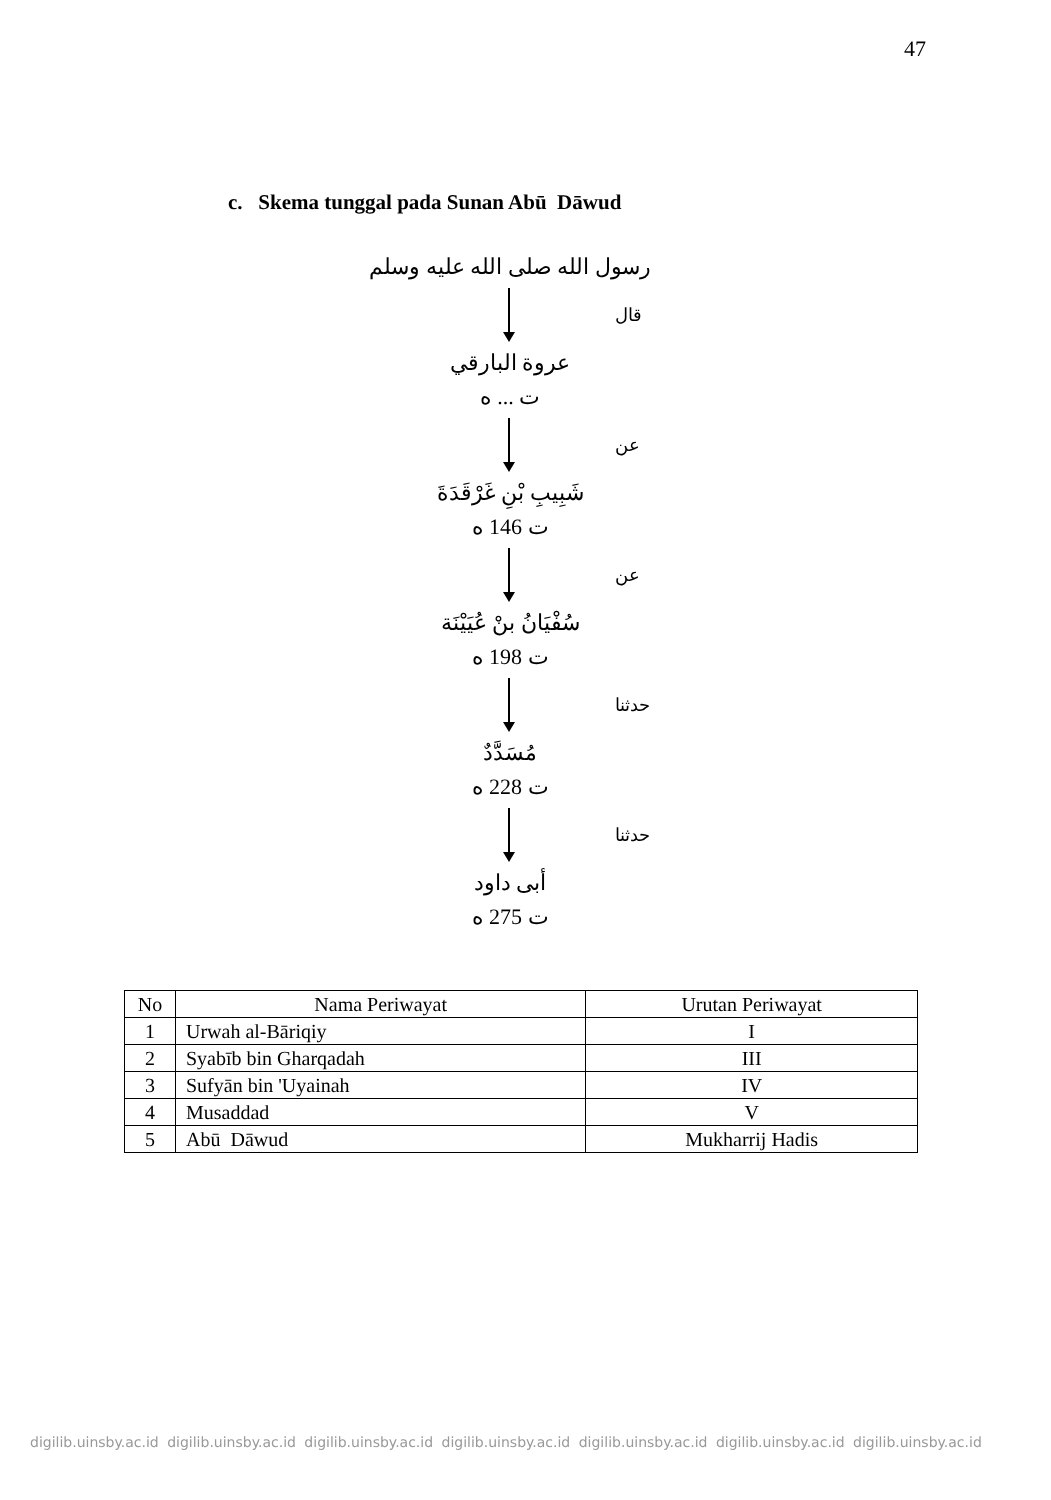47
c. Skema tunggal pada Sunan Abū Dāwud
رسول الله صلى الله عليه وسلم
قال
عروة البارقي
ت ... ه
عن
شَبِيبِ بْنِ غَرْقَدَةَ
ت 146 ه
عن
سُفْيَانُ بنْ عُيَيْنَة
ت 198 ه
حدثنا
مُسَدَّدٌ
ت 228 ه
حدثنا
أبى داود
ت 275 ه
| No | Nama Periwayat | Urutan Periwayat |
| --- | --- | --- |
| 1 | Urwah al-Bāriqiy | I |
| 2 | Syabīb bin Gharqadah | III |
| 3 | Sufyān bin 'Uyainah | IV |
| 4 | Musaddad | V |
| 5 | Abū Dāwud | Mukharrij Hadis |
digilib.uinsby.ac.id digilib.uinsby.ac.id digilib.uinsby.ac.id digilib.uinsby.ac.id digilib.uinsby.ac.id digilib.uinsby.ac.id digilib.uinsby.ac.id